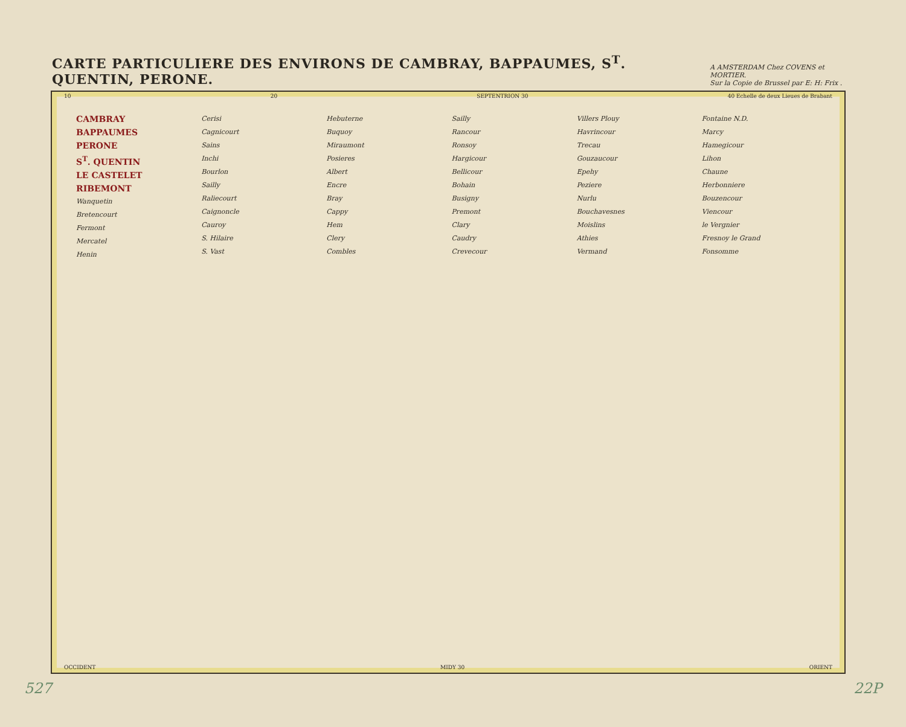CARTE PARTICULIERE DES ENVIRONS DE CAMBRAY, BAPPAUMES, S<sup>T</sup>. QUENTIN, PERONE.
A AMSTERDAM Chez COVENS et MORTIER.
Sur la Copie de Brussel par E: H: Frix .
10 20 SEPTENTRION 30 40 Echelle de deux Lieues de Brabant
CAMBRAY
BAPPAUMES
PERONE
S<sup>T</sup>. QUENTIN
LE CASTELET
RIBEMONT
Wanquetin
Bretencourt
Fermont
Mercatel
Henin
Cerisi
Cagnicourt
Sains
Inchi
Bourlon
Sailly
Raliecourt
Caignoncle
Cauroy
S. Hilaire
S. Vast
Hebuterne
Buquoy
Miraumont
Posieres
Albert
Encre
Bray
Cappy
Hem
Clery
Combles
Sailly
Rancour
Ronsoy
Hargicour
Bellicour
Bohain
Busigny
Premont
Clary
Caudry
Crevecour
Villers Plouy
Havrincour
Trecau
Gouzaucour
Epehy
Peziere
Nurlu
Bouchavesnes
Moislins
Athies
Vermand
Fontaine N.D.
Marcy
Hamegicour
Lihon
Chaune
Herbonniere
Bouzencour
Viencour
le Vergnier
Fresnoy le Grand
Fonsomme
OCCIDENT MIDY 30 ORIENT
527 22P